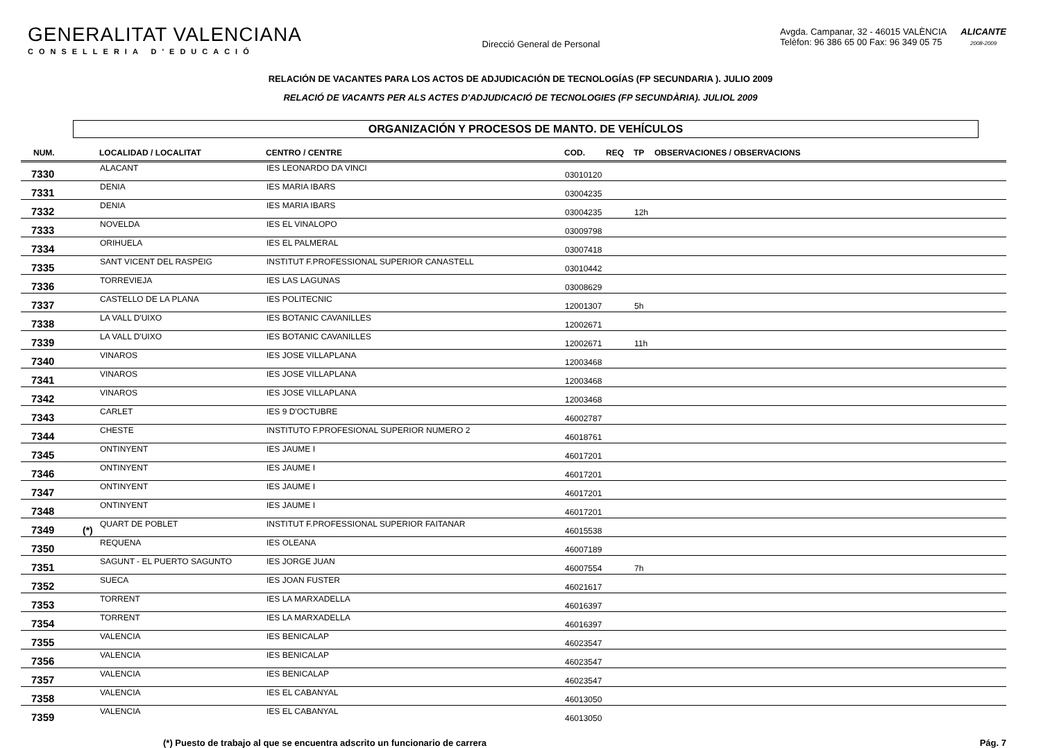GENERALITAT VALENCIANA
CONSELLERIA D'EDUCACIÓ
Direcció General de Personal
Avgda. Campanar, 32 - 46015 VALÈNCIA
Telèfon: 96 386 65 00 Fax: 96 349 05 75
ALICANTE
2008-2009
RELACIÓN DE VACANTES PARA LOS ACTOS DE ADJUDICACIÓN DE TECNOLOGÍAS (FP SECUNDARIA ). JULIO 2009
RELACIÓ DE VACANTS PER ALS ACTES D'ADJUDICACIÓ DE TECNOLOGIES (FP SECUNDÀRIA). JULIOL 2009
ORGANIZACIÓN Y PROCESOS DE MANTO. DE VEHÍCULOS
| NUM. | | LOCALIDAD / LOCALITAT | CENTRO / CENTRE | COD. | REQ | TP | OBSERVACIONES / OBSERVACIONS |
| --- | --- | --- | --- | --- | --- | --- | --- |
| 7330 | | ALACANT | IES LEONARDO DA VINCI | 03010120 | | | |
| 7331 | | DENIA | IES MARIA IBARS | 03004235 | | | |
| 7332 | | DENIA | IES MARIA IBARS | 03004235 | | 12h | |
| 7333 | | NOVELDA | IES EL VINALOPO | 03009798 | | | |
| 7334 | | ORIHUELA | IES EL PALMERAL | 03007418 | | | |
| 7335 | | SANT VICENT DEL RASPEIG | INSTITUT F.PROFESSIONAL SUPERIOR CANASTELL | 03010442 | | | |
| 7336 | | TORREVIEJA | IES LAS LAGUNAS | 03008629 | | | |
| 7337 | | CASTELLO DE LA PLANA | IES POLITECNIC | 12001307 | | 5h | |
| 7338 | | LA VALL D'UIXO | IES BOTANIC CAVANILLES | 12002671 | | | |
| 7339 | | LA VALL D'UIXO | IES BOTANIC CAVANILLES | 12002671 | | 11h | |
| 7340 | | VINAROS | IES JOSE VILLAPLANA | 12003468 | | | |
| 7341 | | VINAROS | IES JOSE VILLAPLANA | 12003468 | | | |
| 7342 | | VINAROS | IES JOSE VILLAPLANA | 12003468 | | | |
| 7343 | | CARLET | IES 9 D'OCTUBRE | 46002787 | | | |
| 7344 | | CHESTE | INSTITUTO F.PROFESIONAL SUPERIOR NUMERO 2 | 46018761 | | | |
| 7345 | | ONTINYENT | IES JAUME I | 46017201 | | | |
| 7346 | | ONTINYENT | IES JAUME I | 46017201 | | | |
| 7347 | | ONTINYENT | IES JAUME I | 46017201 | | | |
| 7348 | | ONTINYENT | IES JAUME I | 46017201 | | | |
| 7349 | (*) | QUART DE POBLET | INSTITUT F.PROFESSIONAL SUPERIOR FAITANAR | 46015538 | | | |
| 7350 | | REQUENA | IES OLEANA | 46007189 | | | |
| 7351 | | SAGUNT - EL PUERTO SAGUNTO | IES JORGE JUAN | 46007554 | | 7h | |
| 7352 | | SUECA | IES JOAN FUSTER | 46021617 | | | |
| 7353 | | TORRENT | IES LA MARXADELLA | 46016397 | | | |
| 7354 | | TORRENT | IES LA MARXADELLA | 46016397 | | | |
| 7355 | | VALENCIA | IES BENICALAP | 46023547 | | | |
| 7356 | | VALENCIA | IES BENICALAP | 46023547 | | | |
| 7357 | | VALENCIA | IES BENICALAP | 46023547 | | | |
| 7358 | | VALENCIA | IES EL CABANYAL | 46013050 | | | |
| 7359 | | VALENCIA | IES EL CABANYAL | 46013050 | | | |
(*) Puesto de trabajo al que se encuentra adscrito un funcionario de carrera Pág. 7